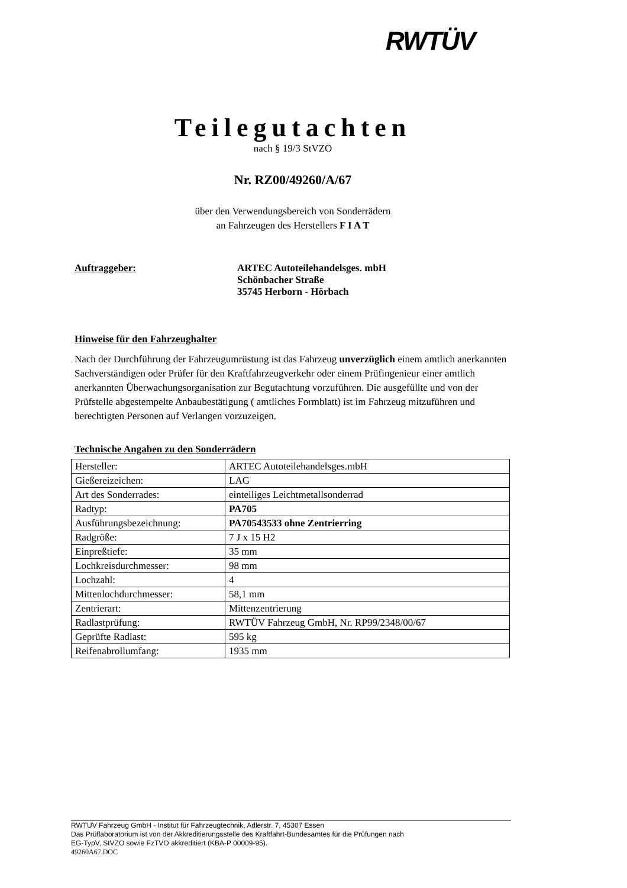RWTÜV
Teilegutachten
nach § 19/3 StVZO
Nr. RZ00/49260/A/67
über den Verwendungsbereich von Sonderrädern
an Fahrzeugen des Herstellers F I A T
Auftraggeber: ARTEC Autoteilehandelsges. mbH
Schönbacher Straße
35745 Herborn - Hörbach
Hinweise für den Fahrzeughalter
Nach der Durchführung der Fahrzeugumrüstung ist das Fahrzeug unverzüglich einem amtlich anerkannten Sachverständigen oder Prüfer für den Kraftfahrzeugverkehr oder einem Prüfingenieur einer amtlich anerkannten Überwachungsorganisation zur Begutachtung vorzuführen. Die ausgefüllte und von der Prüfstelle abgestempelte Anbaubestätigung ( amtliches Formblatt) ist im Fahrzeug mitzuführen und berechtigten Personen auf Verlangen vorzuzeigen.
Technische Angaben zu den Sonderrädern
| Hersteller: | ARTEC Autoteilehandelsges.mbH |
| Gießereizeichen: | LAG |
| Art des Sonderrades: | einteiliges Leichtmetallsonderrad |
| Radtyp: | PA705 |
| Ausführungsbezeichnung: | PA70543533 ohne Zentrierring |
| Radgröße: | 7 J x 15 H2 |
| Einpreßtiefe: | 35 mm |
| Lochkreisdurchmesser: | 98 mm |
| Lochzahl: | 4 |
| Mittenlochdurchmesser: | 58,1 mm |
| Zentrierart: | Mittenzentrierung |
| Radlastprüfung: | RWTÜV Fahrzeug GmbH, Nr. RP99/2348/00/67 |
| Geprüfte Radlast: | 595 kg |
| Reifenabrollumfang: | 1935 mm |
RWTÜV Fahrzeug GmbH - Institut für Fahrzeugtechnik, Adlerstr. 7, 45307 Essen
Das Prüflaboratorium ist von der Akkreditierungsstelle des Kraftfahrt-Bundesamtes für die Prüfungen nach
EG-TypV, StVZO sowie FzTVO akkreditiert (KBA-P 00009-95).
49260A67.DOC